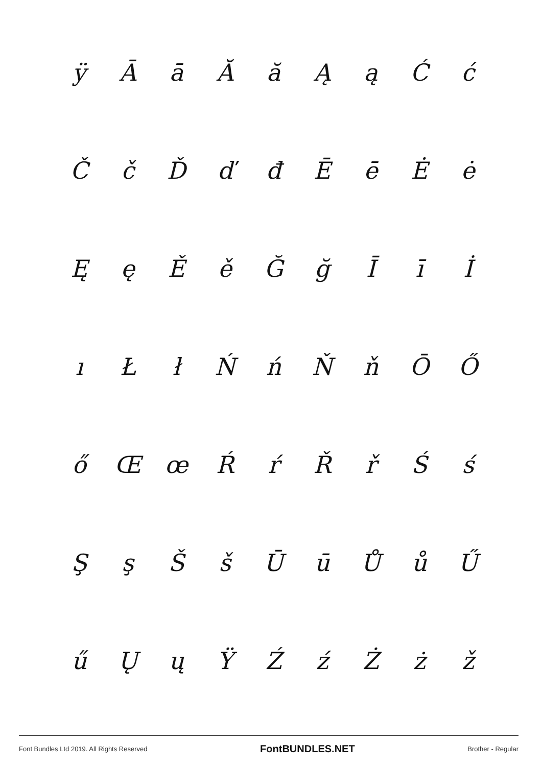ÿ Ā ā Ă ă Ą ą Ć ć
Č č Ď ď đ Ē ē Ė ė
Ę ę Ě ě Ğ ğ Ī ī İ
ı Ł ł Ń ń Ň ň Ō Ő
ő Œ œ Ŕ ŕ Ř ř Ś ś
Ş ş Š š Ū ū Ů ů Ű
ű Ų ų Ÿ Ź ź Ż ż ž
Font Bundles Ltd 2019. All Rights Reserved FontBUNDLES.NET Brother - Regular